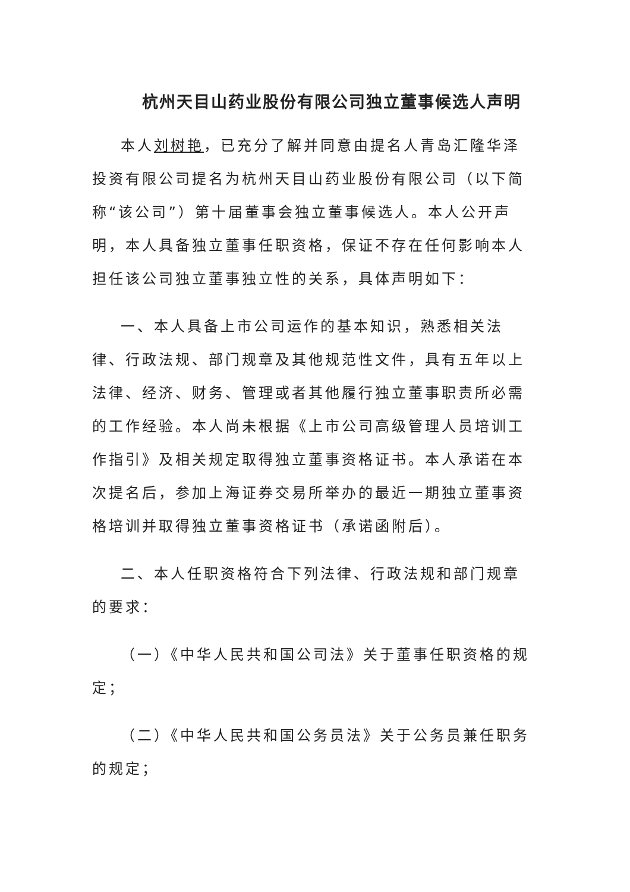杭州天目山药业股份有限公司独立董事候选人声明
本人刘树艳，已充分了解并同意由提名人青岛汇隆华泽投资有限公司提名为杭州天目山药业股份有限公司（以下简称“该公司”）第十届董事会独立董事候选人。本人公开声明，本人具备独立董事任职资格，保证不存在任何影响本人担任该公司独立董事独立性的关系，具体声明如下：
一、本人具备上市公司运作的基本知识，熟悉相关法律、行政法规、部门规章及其他规范性文件，具有五年以上法律、经济、财务、管理或者其他履行独立董事职责所必需的工作经验。本人尚未根据《上市公司高级管理人员培训工作指引》及相关规定取得独立董事资格证书。本人承诺在本次提名后，参加上海证券交易所举办的最近一期独立董事资格培训并取得独立董事资格证书（承诺函附后）。
二、本人任职资格符合下列法律、行政法规和部门规章的要求：
（一）《中华人民共和国公司法》关于董事任职资格的规定；
（二）《中华人民共和国公务员法》关于公务员兼任职务的规定；